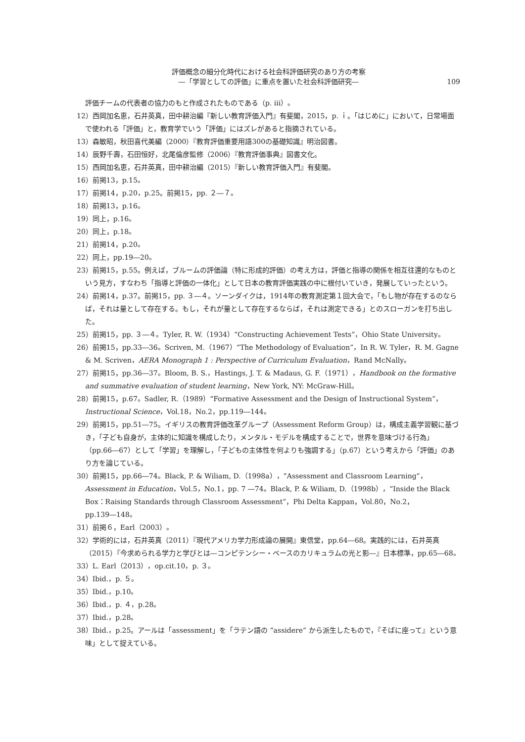評価概念の細分化時代における社会科評価研究のあり方の考察
―「学習としての評価」に重点を置いた社会科評価研究―
109
評価チームの代表者の協力のもと作成されたものである（p. iii）。
12）西岡加名恵，石井英真，田中耕治編『新しい教育評価入門』有斐閣，2015，p. ｉ。「はじめに」において，日常場面で使われる「評価」と，教育学でいう「評価」にはズレがあると指摘されている。
13）森敏昭，秋田喜代美編（2000）『教育評価重要用語300の基礎知識』明治図書。
14）辰野千壽，石田恒好，北尾倫彦監修（2006）『教育評価事典』図書文化。
15）西岡加名恵，石井英真，田中耕治編（2015）『新しい教育評価入門』有斐閣。
16）前掲13，p.15。
17）前掲14，p.20，p.25。前掲15，pp. ２―７。
18）前掲13，p.16。
19）同上，p.16。
20）同上，p.18。
21）前掲14，p.20。
22）同上，pp.19―20。
23）前掲15，p.55。例えば，ブルームの評価論（特に形成的評価）の考え方は，評価と指導の関係を相互往還的なものという見方，すなわち「指導と評価の一体化」として日本の教育評価実践の中に根付いていき，発展していったという。
24）前掲14，p.37。前掲15，pp. ３―４。ソーンダイクは，1914年の教育測定第１回大会で，「もし物が存在するのならば，それは量として存在する。もし，それが量として存在するならば，それは測定できる」とのスローガンを打ち出した。
25）前掲15，pp. ３―４。Tyler, R. W.（1934）“Constructing Achievement Tests”，Ohio State University。
26）前掲15，pp.33―36。Scriven, M.（1967）“The Methodology of Evaluation”，In R. W. Tyler，R. M. Gagne & M. Scriven，AERA Monograph 1 : Perspective of Curriculum Evaluation，Rand McNally。
27）前掲15，pp.36―37。Bloom, B. S.，Hastings, J. T. & Madaus, G. F.（1971），Handbook on the formative and summative evaluation of student learning，New York, NY: McGraw-Hill。
28）前掲15，p.67。Sadler, R.（1989）“Formative Assessment and the Design of Instructional System”，Instructional Science，Vol.18，No.2，pp.119―144。
29）前掲15，pp.51―75。イギリスの教育評価改革グループ（Assessment Reform Group）は，構成主義学習観に基づき，「子ども自身が，主体的に知識を構成したり，メンタル・モデルを構成することで，世界を意味づける行為」（pp.66―67）として「学習」を理解し，「子どもの主体性を何よりも強調する」（p.67）という考えから「評価」のあり方を論じている。
30）前掲15，pp.66―74。Black, P. & Wiliam, D.（1998a），“Assessment and Classroom Learning”，Assessment in Education，Vol.5，No.1，pp. 7 ―74。Black, P. & Wiliam, D.（1998b），“Inside the Black Box：Raising Standards through Classroom Assessment”，Phi Delta Kappan，Vol.80，No.2，pp.139―148。
31）前掲６，Earl（2003）。
32）学術的には，石井英真（2011）『現代アメリカ学力形成論の展開』東信堂，pp.64―68。実践的には，石井英真（2015）『今求められる学力と学びとは―コンピテンシー・ベースのカリキュラムの光と影―』日本標準，pp.65―68。
33）L. Earl（2013），op.cit.10，p. ３。
34）Ibid.，p. ５。
35）Ibid.，p.10。
36）Ibid.，p. ４，p.28。
37）Ibid.，p.28。
38）Ibid.，p.25。アールは「assessment」を「ラテン語の “assidere” から派生したもので，『そばに座って』という意味」として捉えている。